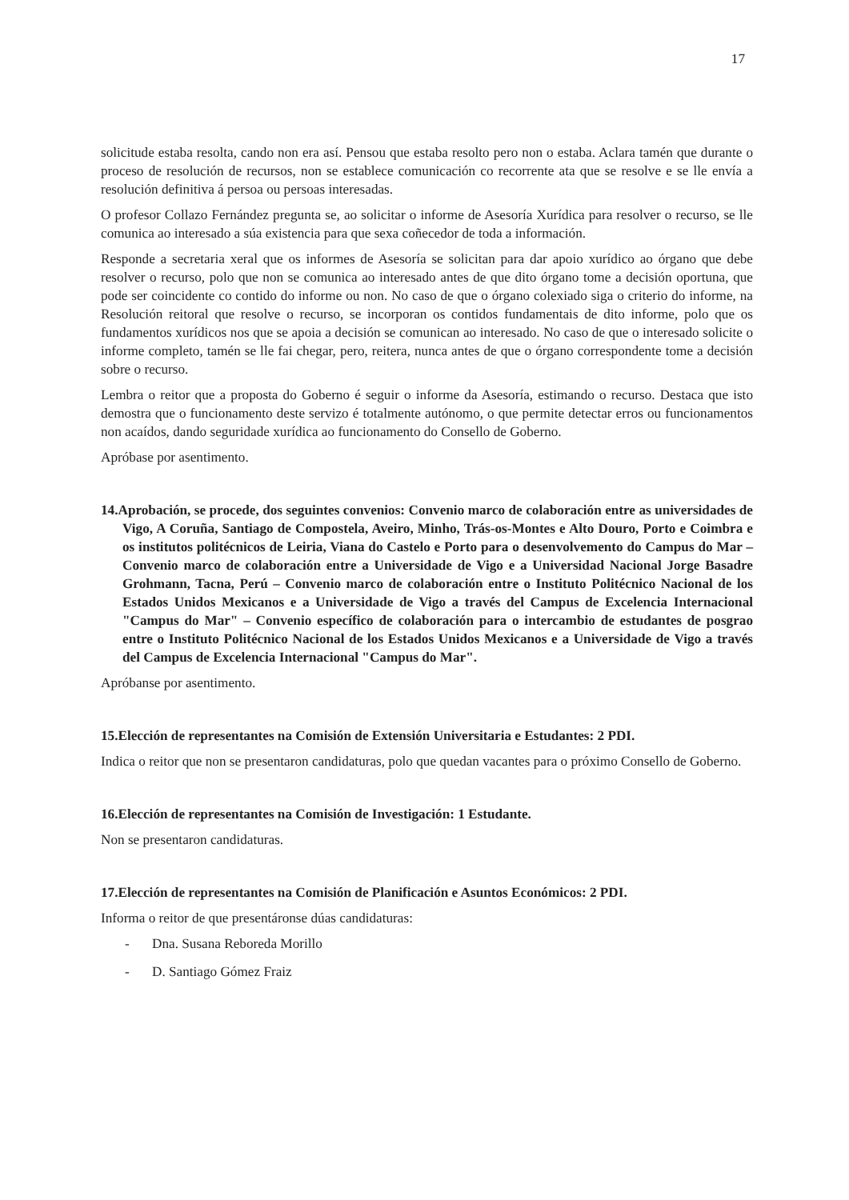17
solicitude estaba resolta, cando non era así. Pensou que estaba resolto pero non o estaba. Aclara tamén que durante o proceso de resolución de recursos, non se establece comunicación co recorrente ata que se resolve e se lle envía a resolución definitiva á persoa ou persoas interesadas.
O profesor Collazo Fernández pregunta se, ao solicitar o informe de Asesoría Xurídica para resolver o recurso, se lle comunica ao interesado a súa existencia para que sexa coñecedor de toda a información.
Responde a secretaria xeral que os informes de Asesoría se solicitan para dar apoio xurídico ao órgano que debe resolver o recurso, polo que non se comunica ao interesado antes de que dito órgano tome a decisión oportuna, que pode ser coincidente co contido do informe ou non. No caso de que o órgano colexiado siga o criterio do informe, na Resolución reitoral que resolve o recurso, se incorporan os contidos fundamentais de dito informe, polo que os fundamentos xurídicos nos que se apoia a decisión se comunican ao interesado. No caso de que o interesado solicite o informe completo, tamén se lle fai chegar, pero, reitera, nunca antes de que o órgano correspondente tome a decisión sobre o recurso.
Lembra o reitor que a proposta do Goberno é seguir o informe da Asesoría, estimando o recurso. Destaca que isto demostra que o funcionamento deste servizo é totalmente autónomo, o que permite detectar erros ou funcionamentos non acaídos, dando seguridade xurídica ao funcionamento do Consello de Goberno.
Apróbase por asentimento.
14.Aprobación, se procede, dos seguintes convenios: Convenio marco de colaboración entre as universidades de Vigo, A Coruña, Santiago de Compostela, Aveiro, Minho, Trás-os-Montes e Alto Douro, Porto e Coimbra e os institutos politécnicos de Leiria, Viana do Castelo e Porto para o desenvolvemento do Campus do Mar – Convenio marco de colaboración entre a Universidade de Vigo e a Universidad Nacional Jorge Basadre Grohmann, Tacna, Perú – Convenio marco de colaboración entre o Instituto Politécnico Nacional de los Estados Unidos Mexicanos e a Universidade de Vigo a través del Campus de Excelencia Internacional "Campus do Mar" – Convenio específico de colaboración para o intercambio de estudantes de posgrao entre o Instituto Politécnico Nacional de los Estados Unidos Mexicanos e a Universidade de Vigo a través del Campus de Excelencia Internacional "Campus do Mar".
Apróbanse por asentimento.
15.Elección de representantes na Comisión de Extensión Universitaria e Estudantes: 2 PDI.
Indica o reitor que non se presentaron candidaturas, polo que quedan vacantes para o próximo Consello de Goberno.
16.Elección de representantes na Comisión de Investigación: 1 Estudante.
Non se presentaron candidaturas.
17.Elección de representantes na Comisión de Planificación e Asuntos Económicos: 2 PDI.
Informa o reitor de que presentáronse dúas candidaturas:
- Dna. Susana Reboreda Morillo
- D. Santiago Gómez Fraiz